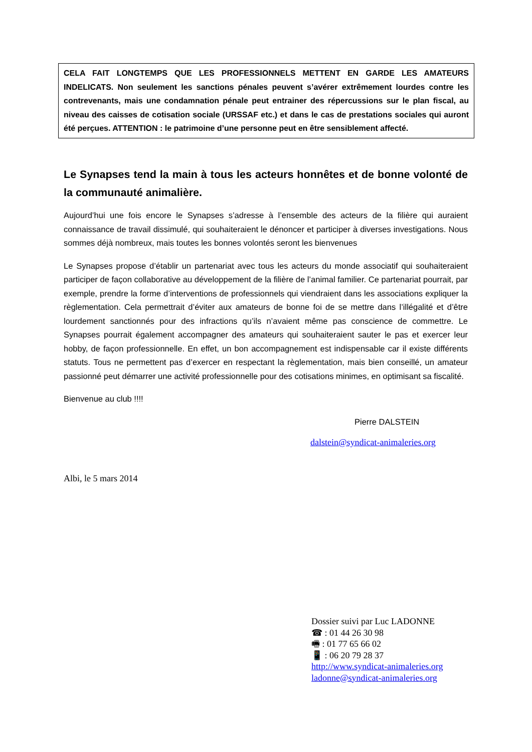CELA FAIT LONGTEMPS QUE LES PROFESSIONNELS METTENT EN GARDE LES AMATEURS INDELICATS. Non seulement les sanctions pénales peuvent s’avérer extrêmement lourdes contre les contrevenants, mais une condamnation pénale peut entrainer des répercussions sur le plan fiscal, au niveau des caisses de cotisation sociale (URSSAF etc.) et dans le cas de prestations sociales qui auront été perçues. ATTENTION : le patrimoine d’une personne peut en être sensiblement affecté.
Le Synapses tend la main à tous les acteurs honnêtes et de bonne volonté de la communauté animalière.
Aujourd’hui une fois encore le Synapses s’adresse à l’ensemble des acteurs de la filière qui auraient connaissance de travail dissimulé, qui souhaiteraient le dénoncer et participer à diverses investigations. Nous sommes déjà nombreux, mais toutes les bonnes volontés seront les bienvenues
Le Synapses propose d’établir un partenariat avec tous les acteurs du monde associatif qui souhaiteraient participer de façon collaborative au développement de la filière de l’animal familier. Ce partenariat pourrait, par exemple, prendre la forme d’interventions de professionnels qui viendraient dans les associations expliquer la règlementation. Cela permettrait d’éviter aux amateurs de bonne foi de se mettre dans l’illégalité et d’être lourdement sanctionnés pour des infractions qu’ils n’avaient même pas conscience de commettre. Le Synapses pourrait également accompagner des amateurs qui souhaiteraient sauter le pas et exercer leur hobby, de façon professionnelle. En effet, un bon accompagnement est indispensable car il existe différents statuts. Tous ne permettent pas d’exercer en respectant la règlementation, mais bien conseillé, un amateur passionné peut démarrer une activité professionnelle pour des cotisations minimes, en optimisant sa fiscalité.
Bienvenue au club !!!!
Pierre DALSTEIN
dalstein@syndicat-animaleries.org
Albi, le 5 mars 2014
Dossier suivi par Luc LADONNE
☎ : 01 44 26 30 98
🖷 : 01 77 65 66 02
📱 : 06 20 79 28 37
http://www.syndicat-animaleries.org
ladonne@syndicat-animaleries.org